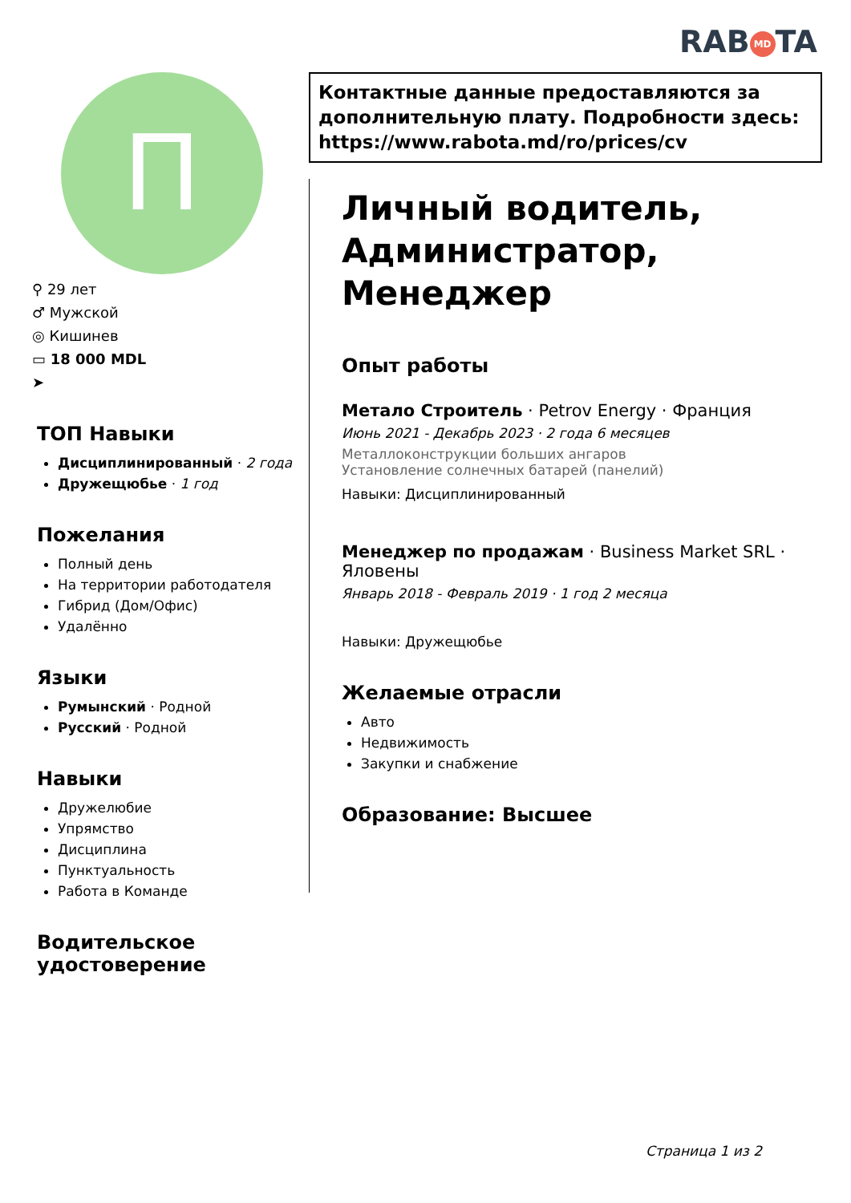RAB MD TA
П
⚲ 29 лет
♂ Мужской
◎ Кишинев
▭ 18 000 MDL
➤
ТОП Навыки
Дисциплинированный · 2 года
Дружещюбье · 1 год
Пожелания
Полный день
На территории работодателя
Гибрид (Дом/Офис)
Удалённо
Языки
Румынский · Родной
Русский · Родной
Навыки
Дружелюбие
Упрямство
Дисциплина
Пунктуальность
Работа в Команде
Водительское удостоверение
Контактные данные предоставляются за дополнительную плату. Подробности здесь: https://www.rabota.md/ro/prices/cv
Личный водитель, Администратор, Менеджер
Опыт работы
Метало Строитель · Petrov Energy · Франция
Июнь 2021 - Декабрь 2023 · 2 года 6 месяцев
Металлоконструкции больших ангаров
Установление солнечных батарей (панелий)
Навыки: Дисциплинированный
Менеджер по продажам · Business Market SRL · Яловены
Январь 2018 - Февраль 2019 · 1 год 2 месяца
Навыки: Дружещюбье
Желаемые отрасли
Авто
Недвижимость
Закупки и снабжение
Образование: Высшее
Страница 1 из 2